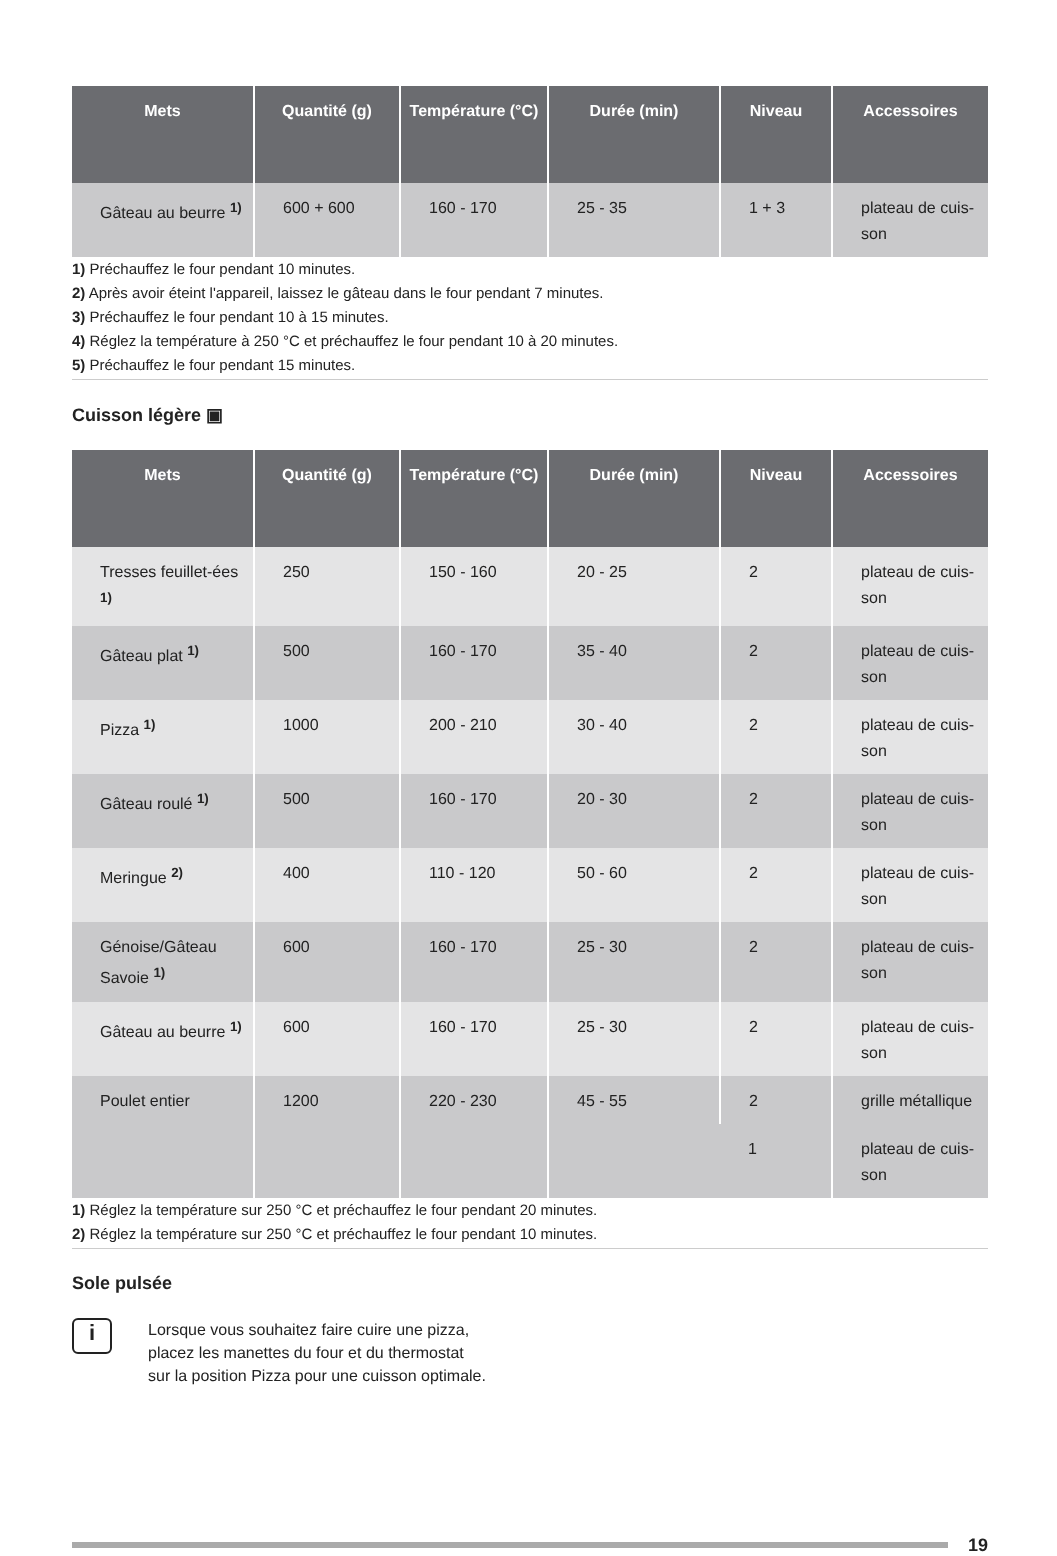| Mets | Quantité (g) | Température (°C) | Durée (min) | Niveau | Accessoires |
| --- | --- | --- | --- | --- | --- |
| Gâteau au beurre <sup>1)</sup> | 600 + 600 | 160 - 170 | 25 - 35 | 1 + 3 | plateau de cuis-son |
1) Préchauffez le four pendant 10 minutes.
2) Après avoir éteint l'appareil, laissez le gâteau dans le four pendant 7 minutes.
3) Préchauffez le four pendant 10 à 15 minutes.
4) Réglez la température à 250 °C et préchauffez le four pendant 10 à 20 minutes.
5) Préchauffez le four pendant 15 minutes.
Cuisson légère ▣
| Mets | Quantité (g) | Température (°C) | Durée (min) | Niveau | Accessoires |
| --- | --- | --- | --- | --- | --- |
| Tresses feuillet-ées <sup>1)</sup> | 250 | 150 - 160 | 20 - 25 | 2 | plateau de cuis-son |
| Gâteau plat <sup>1)</sup> | 500 | 160 - 170 | 35 - 40 | 2 | plateau de cuis-son |
| Pizza <sup>1)</sup> | 1000 | 200 - 210 | 30 - 40 | 2 | plateau de cuis-son |
| Gâteau roulé <sup>1)</sup> | 500 | 160 - 170 | 20 - 30 | 2 | plateau de cuis-son |
| Meringue <sup>2)</sup> | 400 | 110 - 120 | 50 - 60 | 2 | plateau de cuis-son |
| Génoise/Gâteau Savoie <sup>1)</sup> | 600 | 160 - 170 | 25 - 30 | 2 | plateau de cuis-son |
| Gâteau au beurre <sup>1)</sup> | 600 | 160 - 170 | 25 - 30 | 2 | plateau de cuis-son |
| Poulet entier | 1200 | 220 - 230 | 45 - 55 | 2 | grille métallique |
| | | | | 1 | plateau de cuis-son |
1) Réglez la température sur 250 °C et préchauffez le four pendant 20 minutes.
2) Réglez la température sur 250 °C et préchauffez le four pendant 10 minutes.
Sole pulsée
i
Lorsque vous souhaitez faire cuire une pizza, placez les manettes du four et du thermostat sur la position Pizza pour une cuisson optimale.
19